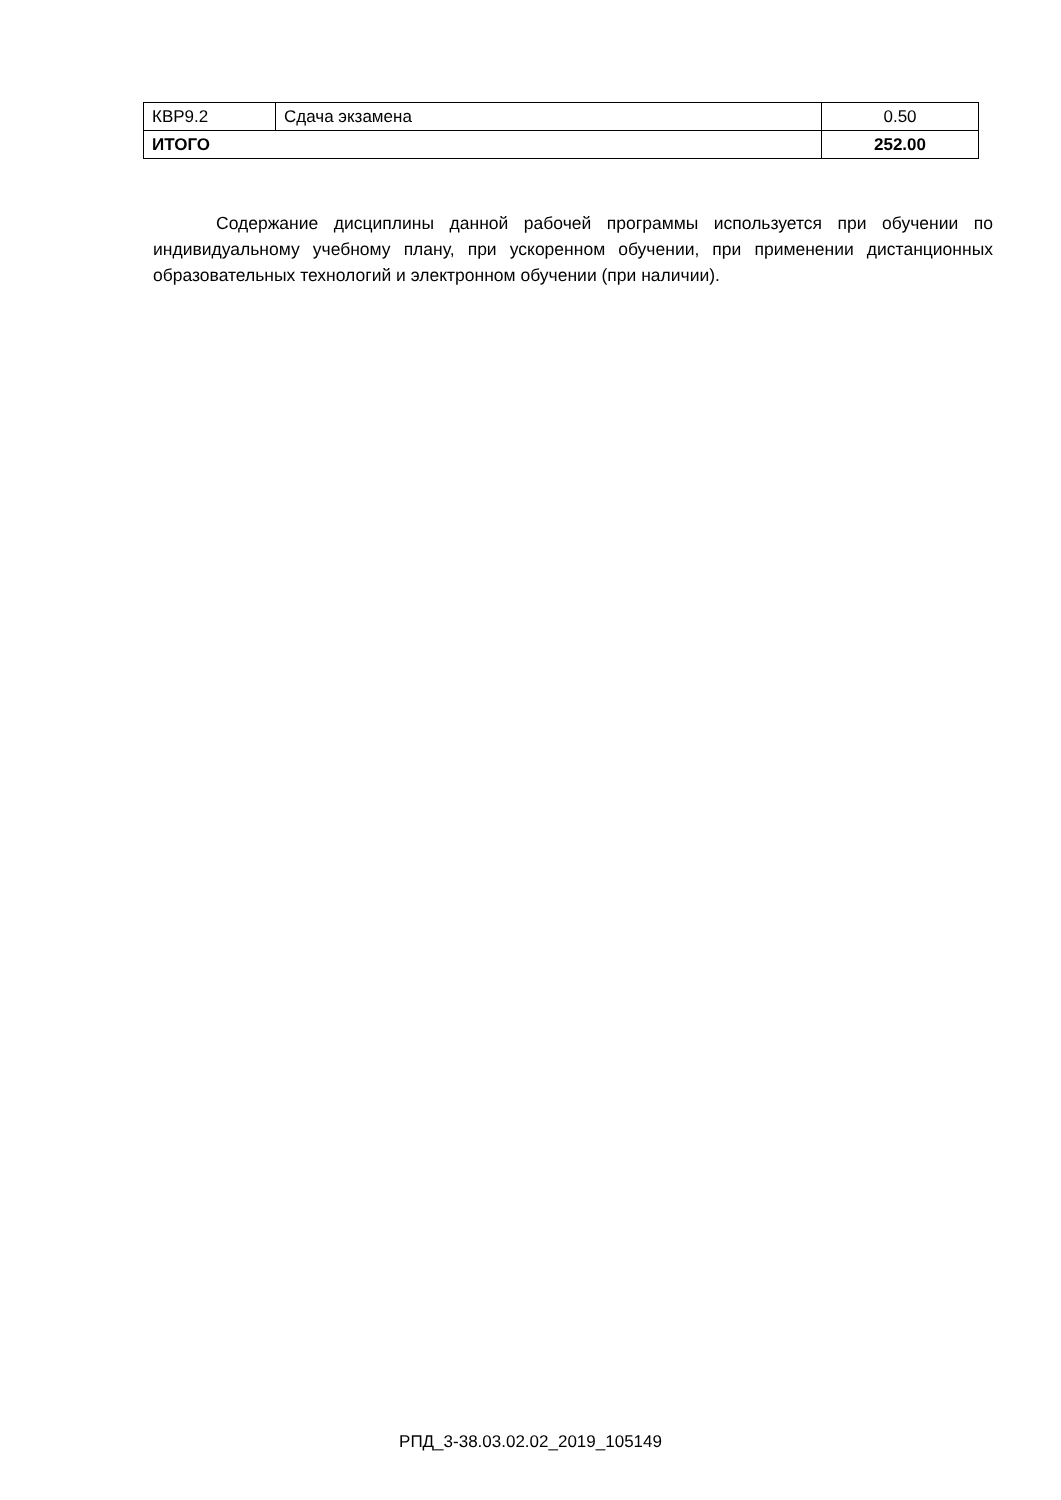| КВР9.2 | Сдача экзамена | 0.50 |
| ИТОГО | | 252.00 |
Содержание дисциплины данной рабочей программы используется при обучении по индивидуальному учебному плану, при ускоренном обучении, при применении дистанционных образовательных технологий и электронном обучении (при наличии).
РПД_3-38.03.02.02_2019_105149